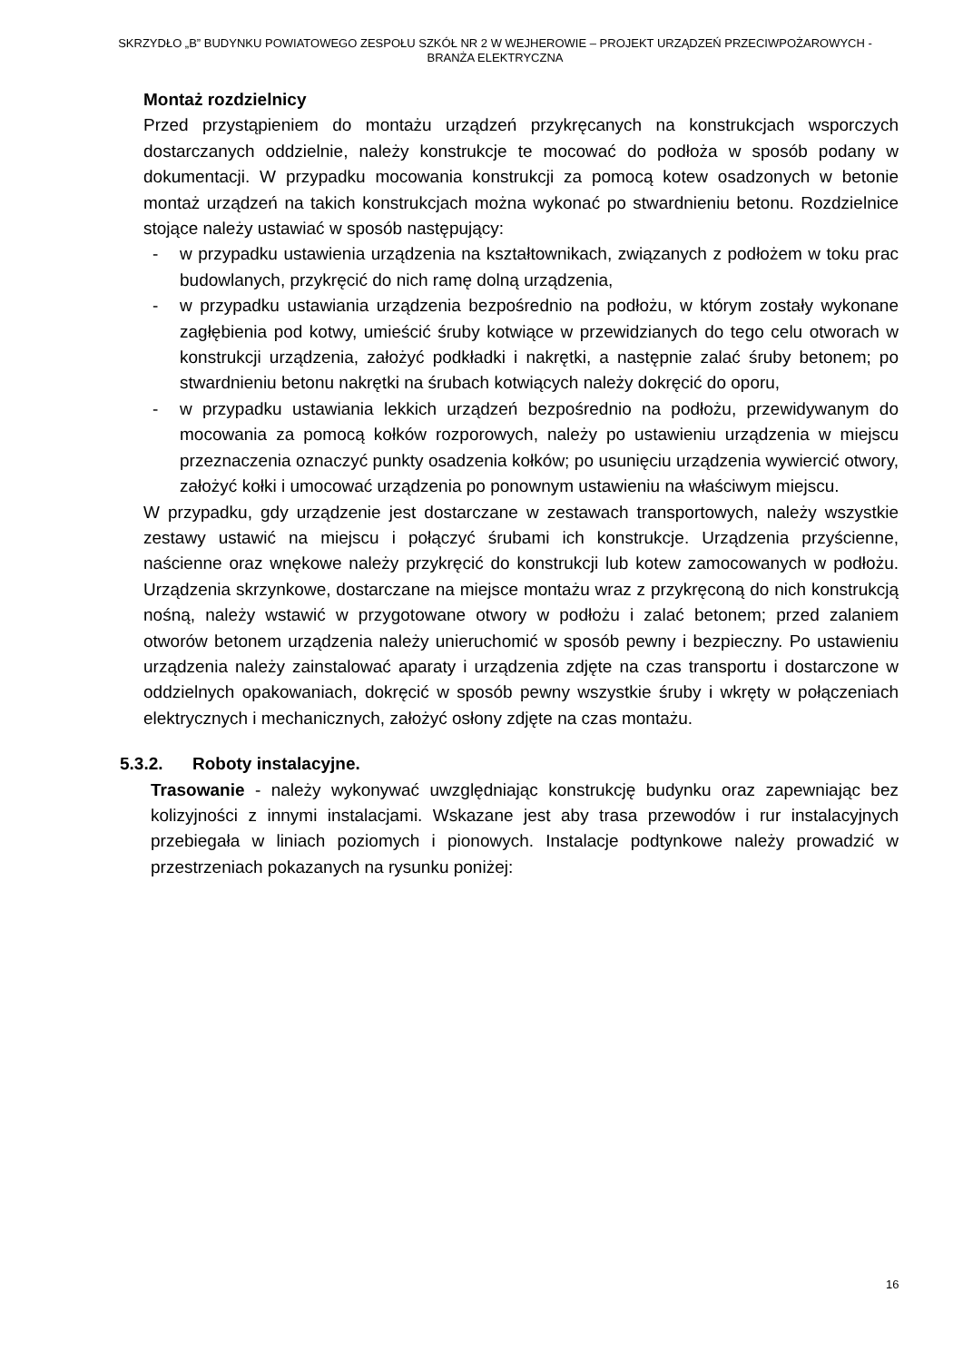SKRZYDŁO „B” BUDYNKU POWIATOWEGO ZESPOŁU SZKÓŁ NR 2 W WEJHEROWIE – PROJEKT URZĄDZEŃ PRZECIWPOŻAROWYCH - BRANŻA ELEKTRYCZNA
Montaż rozdzielnicy
Przed przystąpieniem do montażu urządzeń przykręcanych na konstrukcjach wsporczych dostarczanych oddzielnie, należy konstrukcje te mocować do podłoża w sposób podany w dokumentacji. W przypadku mocowania konstrukcji za pomocą kotew osadzonych w betonie montaż urządzeń na takich konstrukcjach można wykonać po stwardnieniu betonu. Rozdzielnice stojące należy ustawiać w sposób następujący:
- w przypadku ustawienia urządzenia na kształtownikach, związanych z podłożem w toku prac budowlanych, przykręcić do nich ramę dolną urządzenia,
- w przypadku ustawiania urządzenia bezpośrednio na podłożu, w którym zostały wykonane zagłębienia pod kotwy, umieścić śruby kotwiące w przewidzianych do tego celu otworach w konstrukcji urządzenia, założyć podkładki i nakrętki, a następnie zalać śruby betonem; po stwardnieniu betonu nakrętki na śrubach kotwiących należy dokręcić do oporu,
- w przypadku ustawiania lekkich urządzeń bezpośrednio na podłożu, przewidywanym do mocowania za pomocą kołków rozporowych, należy po ustawieniu urządzenia w miejscu przeznaczenia oznaczyć punkty osadzenia kołków; po usunięciu urządzenia wywiercić otwory, założyć kołki i umocować urządzenia po ponownym ustawieniu na właściwym miejscu.
W przypadku, gdy urządzenie jest dostarczane w zestawach transportowych, należy wszystkie zestawy ustawić na miejscu i połączyć śrubami ich konstrukcje. Urządzenia przyścienne, naścienne oraz wnękowe należy przykręcić do konstrukcji lub kotew zamocowanych w podłożu. Urządzenia skrzynkowe, dostarczane na miejsce montażu wraz z przykręconą do nich konstrukcją nośną, należy wstawić w przygotowane otwory w podłożu i zalać betonem; przed zalaniem otworów betonem urządzenia należy unieruchomić w sposób pewny i bezpieczny. Po ustawieniu urządzenia należy zainstalować aparaty i urządzenia zdjęte na czas transportu i dostarczone w oddzielnych opakowaniach, dokręcić w sposób pewny wszystkie śruby i wkręty w połączeniach elektrycznych i mechanicznych, założyć osłony zdjęte na czas montażu.
5.3.2. Roboty instalacyjne.
Trasowanie - należy wykonywać uwzględniając konstrukcję budynku oraz zapewniając bez kolizyjności z innymi instalacjami. Wskazane jest aby trasa przewodów i rur instalacyjnych przebiegała w liniach poziomych i pionowych. Instalacje podtynkowe należy prowadzić w przestrzeniach pokazanych na rysunku poniżej:
16